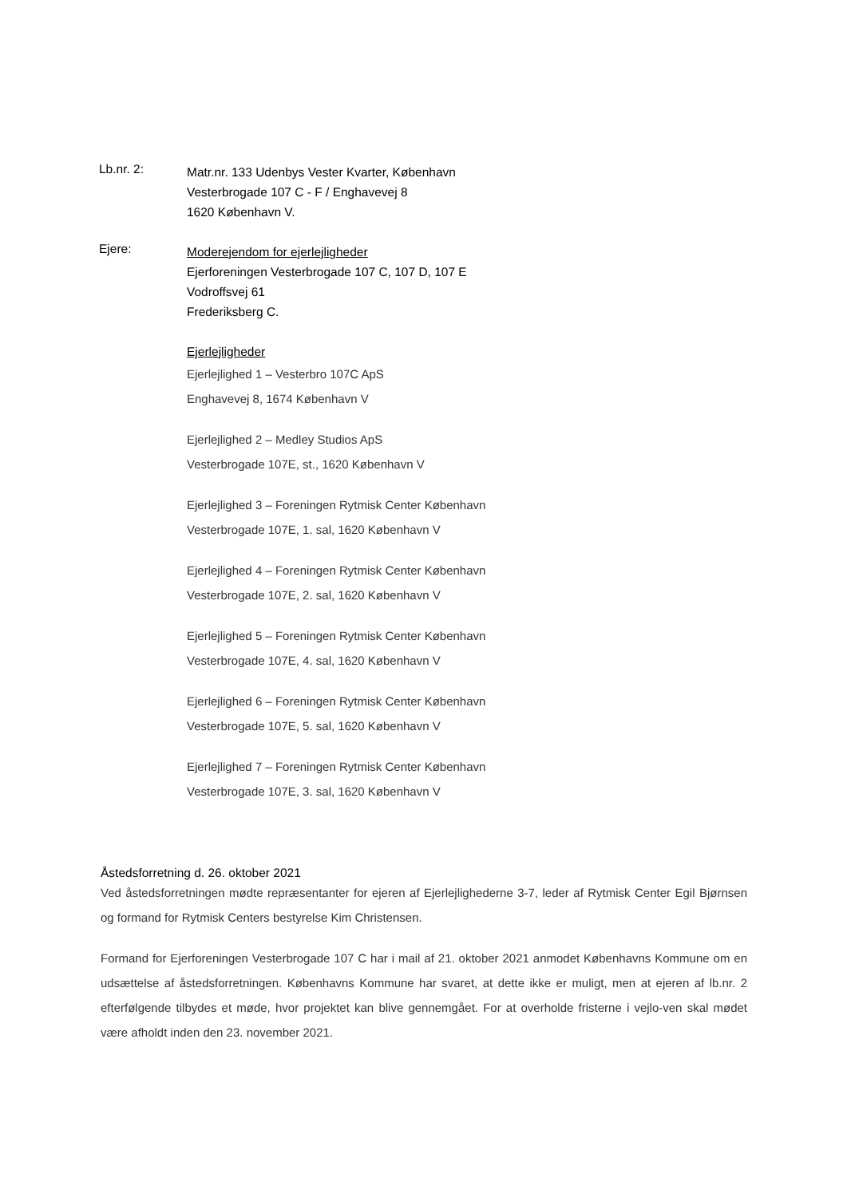Lb.nr. 2:
Matr.nr. 133 Udenbys Vester Kvarter, København
Vesterbrogade 107 C - F / Enghavevej 8
1620 København V.
Ejere:
Moderejendom for ejerlejligheder
Ejerforeningen Vesterbrogade 107 C, 107 D, 107 E
Vodroffsvej 61
Frederiksberg C.
Ejerlejligheder
Ejerlejlighed 1 – Vesterbro 107C ApS
Enghavevej 8, 1674 København V
Ejerlejlighed 2 – Medley Studios ApS
Vesterbrogade 107E, st., 1620 København V
Ejerlejlighed 3 – Foreningen Rytmisk Center København
Vesterbrogade 107E, 1. sal, 1620 København V
Ejerlejlighed 4 – Foreningen Rytmisk Center København
Vesterbrogade 107E, 2. sal, 1620 København V
Ejerlejlighed 5 – Foreningen Rytmisk Center København
Vesterbrogade 107E, 4. sal, 1620 København V
Ejerlejlighed 6 – Foreningen Rytmisk Center København
Vesterbrogade 107E, 5. sal, 1620 København V
Ejerlejlighed 7 – Foreningen Rytmisk Center København
Vesterbrogade 107E, 3. sal, 1620 København V
Åstedsforretning d. 26. oktober 2021
Ved åstedsforretningen mødte repræsentanter for ejeren af Ejerlejlighederne 3-7, leder af Rytmisk Center Egil Bjørnsen og formand for Rytmisk Centers bestyrelse Kim Christensen.
Formand for Ejerforeningen Vesterbrogade 107 C har i mail af 21. oktober 2021 anmodet Københavns Kommune om en udsættelse af åstedsforretningen. Københavns Kommune har svaret, at dette ikke er muligt, men at ejeren af lb.nr. 2 efterfølgende tilbydes et møde, hvor projektet kan blive gennemgået. For at overholde fristerne i vejlo-ven skal mødet være afholdt inden den 23. november 2021.